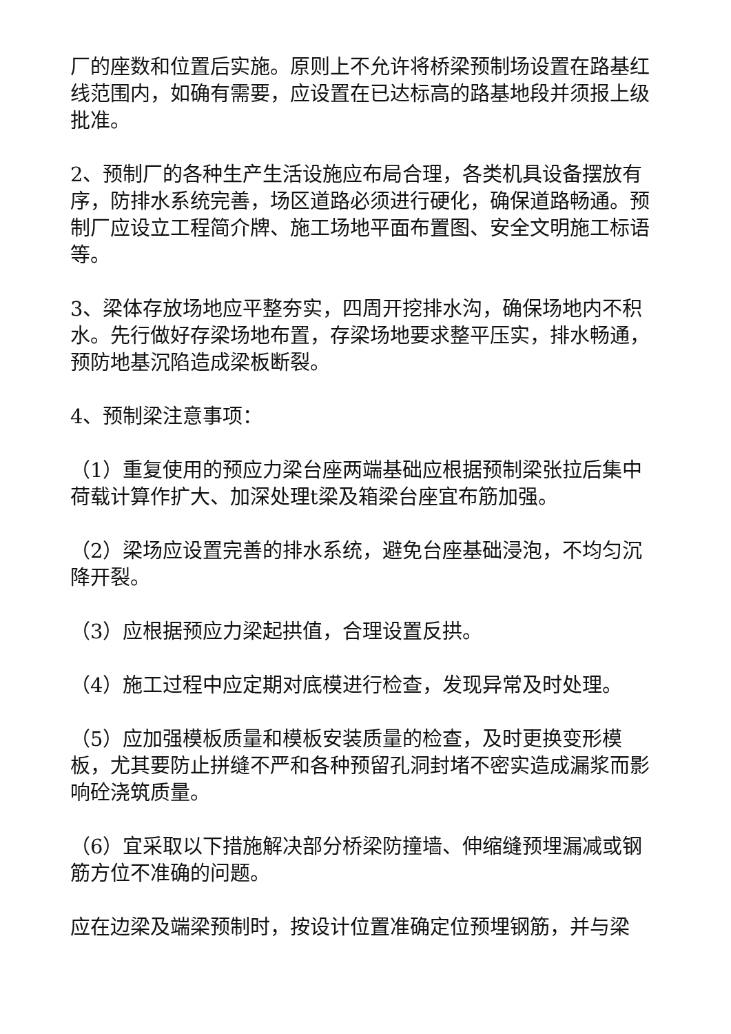厂的座数和位置后实施。原则上不允许将桥梁预制场设置在路基红线范围内，如确有需要，应设置在已达标高的路基地段并须报上级批准。
2、预制厂的各种生产生活设施应布局合理，各类机具设备摆放有序，防排水系统完善，场区道路必须进行硬化，确保道路畅通。预制厂应设立工程简介牌、施工场地平面布置图、安全文明施工标语等。
3、梁体存放场地应平整夯实，四周开挖排水沟，确保场地内不积水。先行做好存梁场地布置，存梁场地要求整平压实，排水畅通，预防地基沉陷造成梁板断裂。
4、预制梁注意事项：
（1）重复使用的预应力梁台座两端基础应根据预制梁张拉后集中荷载计算作扩大、加深处理t梁及箱梁台座宜布筋加强。
（2）梁场应设置完善的排水系统，避免台座基础浸泡，不均匀沉降开裂。
（3）应根据预应力梁起拱值，合理设置反拱。
（4）施工过程中应定期对底模进行检查，发现异常及时处理。
（5）应加强模板质量和模板安装质量的检查，及时更换变形模板，尤其要防止拼缝不严和各种预留孔洞封堵不密实造成漏浆而影响砼浇筑质量。
（6）宜采取以下措施解决部分桥梁防撞墙、伸缩缝预埋漏减或钢筋方位不准确的问题。
应在边梁及端梁预制时，按设计位置准确定位预埋钢筋，并与梁